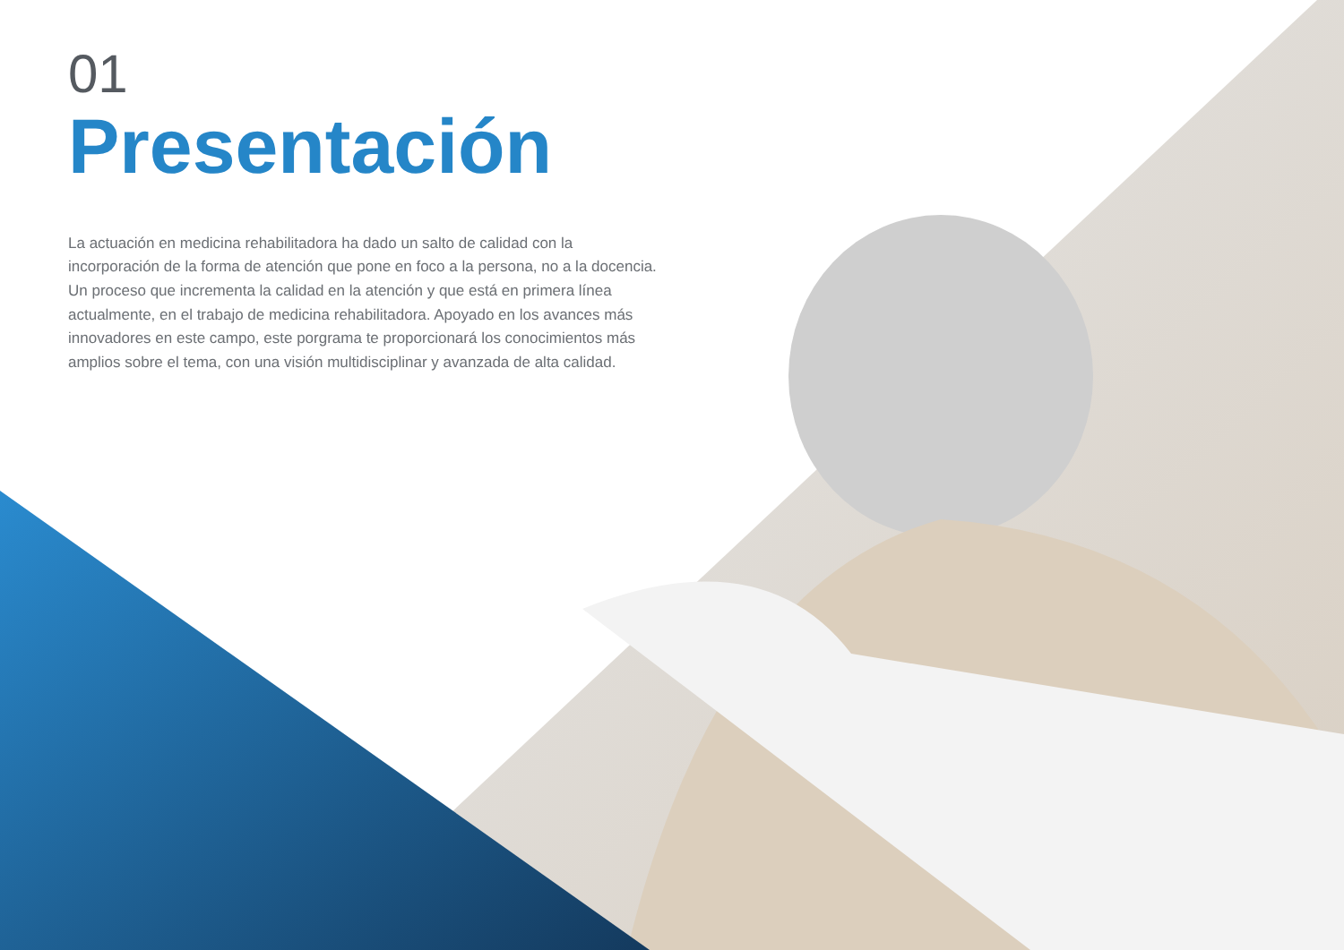01
Presentación
La actuación en medicina rehabilitadora ha dado un salto de calidad con la incorporación de la forma de atención que pone en foco a la persona, no a la docencia. Un proceso que incrementa la calidad en la atención y que está en primera línea actualmente, en el trabajo de medicina rehabilitadora. Apoyado en los avances más innovadores en este campo, este porgrama te proporcionará los conocimientos más amplios sobre el tema, con una visión multidisciplinar y avanzada de alta calidad.